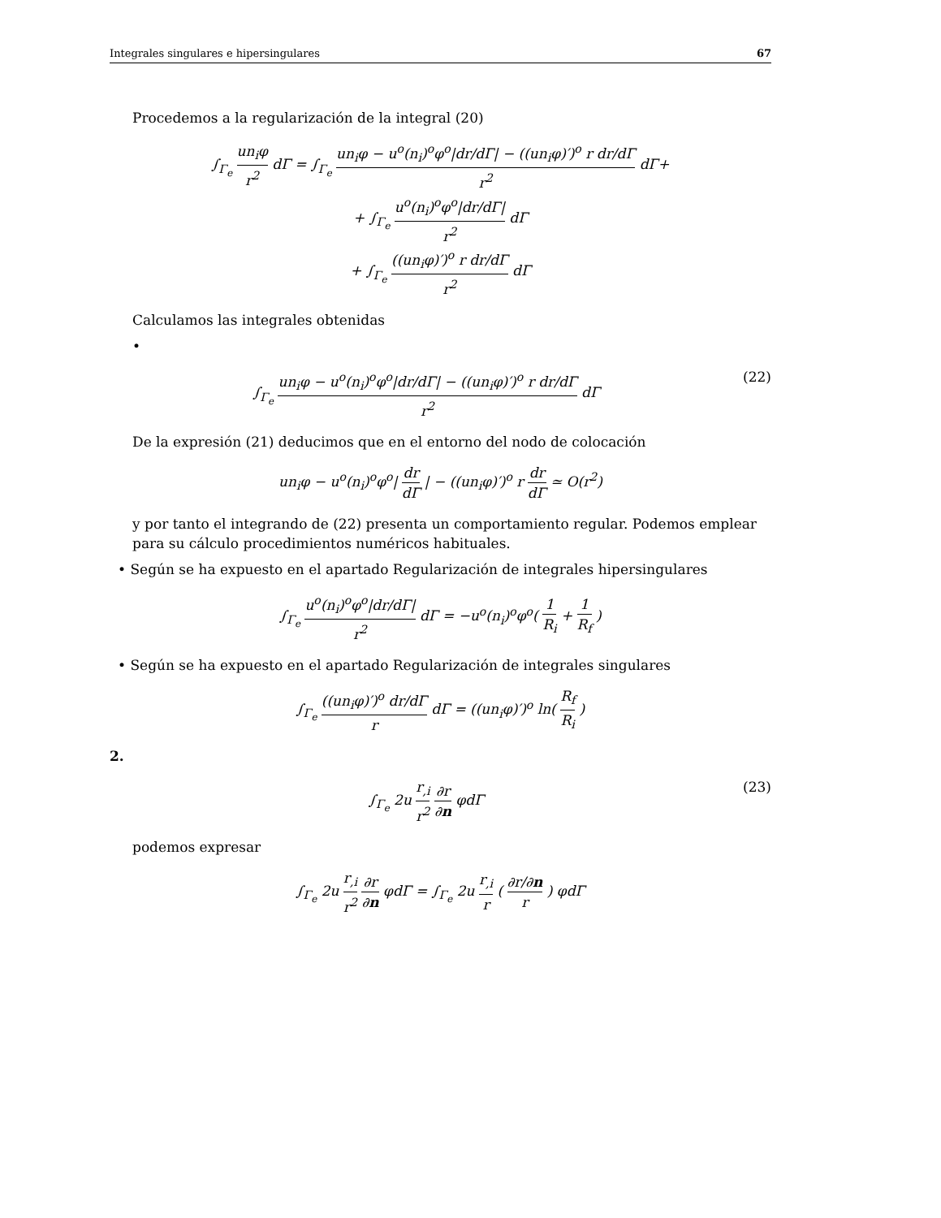Integrales singulares e hipersingulares 67
Procedemos a la regularización de la integral (20)
∫<sub>Γ<sub>e</sub></sub> un<sub>i</sub>φ r<sup>2</sup> dΓ = ∫<sub>Γ<sub>e</sub></sub> un<sub>i</sub>φ − u<sup>o</sup>(n<sub>i</sub>)<sup>o</sup>φ<sup>o</sup>|dr/dΓ| − ((un<sub>i</sub>φ)′)<sup>o</sup> r dr/dΓ r<sup>2</sup> dΓ+
+ ∫<sub>Γ<sub>e</sub></sub> u<sup>o</sup>(n<sub>i</sub>)<sup>o</sup>φ<sup>o</sup>|dr/dΓ| r<sup>2</sup> dΓ
+ ∫<sub>Γ<sub>e</sub></sub> ((un<sub>i</sub>φ)′)<sup>o</sup> r dr/dΓ r<sup>2</sup> dΓ
Calculamos las integrales obtenidas
•
∫<sub>Γ<sub>e</sub></sub> un<sub>i</sub>φ − u<sup>o</sup>(n<sub>i</sub>)<sup>o</sup>φ<sup>o</sup>|dr/dΓ| − ((un<sub>i</sub>φ)′)<sup>o</sup> r dr/dΓ r<sup>2</sup> dΓ (22)
De la expresión (21) deducimos que en el entorno del nodo de colocación
un<sub>i</sub>φ − u<sup>o</sup>(n<sub>i</sub>)<sup>o</sup>φ<sup>o</sup>| dr dΓ | − ((un<sub>i</sub>φ)′)<sup>o</sup> r dr dΓ ≃ O(r<sup>2</sup>)
y por tanto el integrando de (22) presenta un comportamiento regular. Podemos emplear para su cálculo procedimientos numéricos habituales.
• Según se ha expuesto en el apartado Regularización de integrales hipersingulares
∫<sub>Γ<sub>e</sub></sub> u<sup>o</sup>(n<sub>i</sub>)<sup>o</sup>φ<sup>o</sup>|dr/dΓ| r<sup>2</sup> dΓ = −u<sup>o</sup>(n<sub>i</sub>)<sup>o</sup>φ<sup>o</sup>( 1 R<sub>i</sub> + 1 R<sub>f</sub> )
• Según se ha expuesto en el apartado Regularización de integrales singulares
∫<sub>Γ<sub>e</sub></sub> ((un<sub>i</sub>φ)′)<sup>o</sup> dr/dΓ r dΓ = ((un<sub>i</sub>φ)′)<sup>o</sup> ln( R<sub>f</sub> R<sub>i</sub> )
2.
∫<sub>Γ<sub>e</sub></sub> 2u r<sub>,i</sub> r<sup>2</sup> ∂r ∂n φdΓ (23)
podemos expresar
∫<sub>Γ<sub>e</sub></sub> 2u r<sub>,i</sub> r<sup>2</sup> ∂r ∂n φdΓ = ∫<sub>Γ<sub>e</sub></sub> 2u r<sub>,i</sub> r ( ∂r/∂n r ) φdΓ